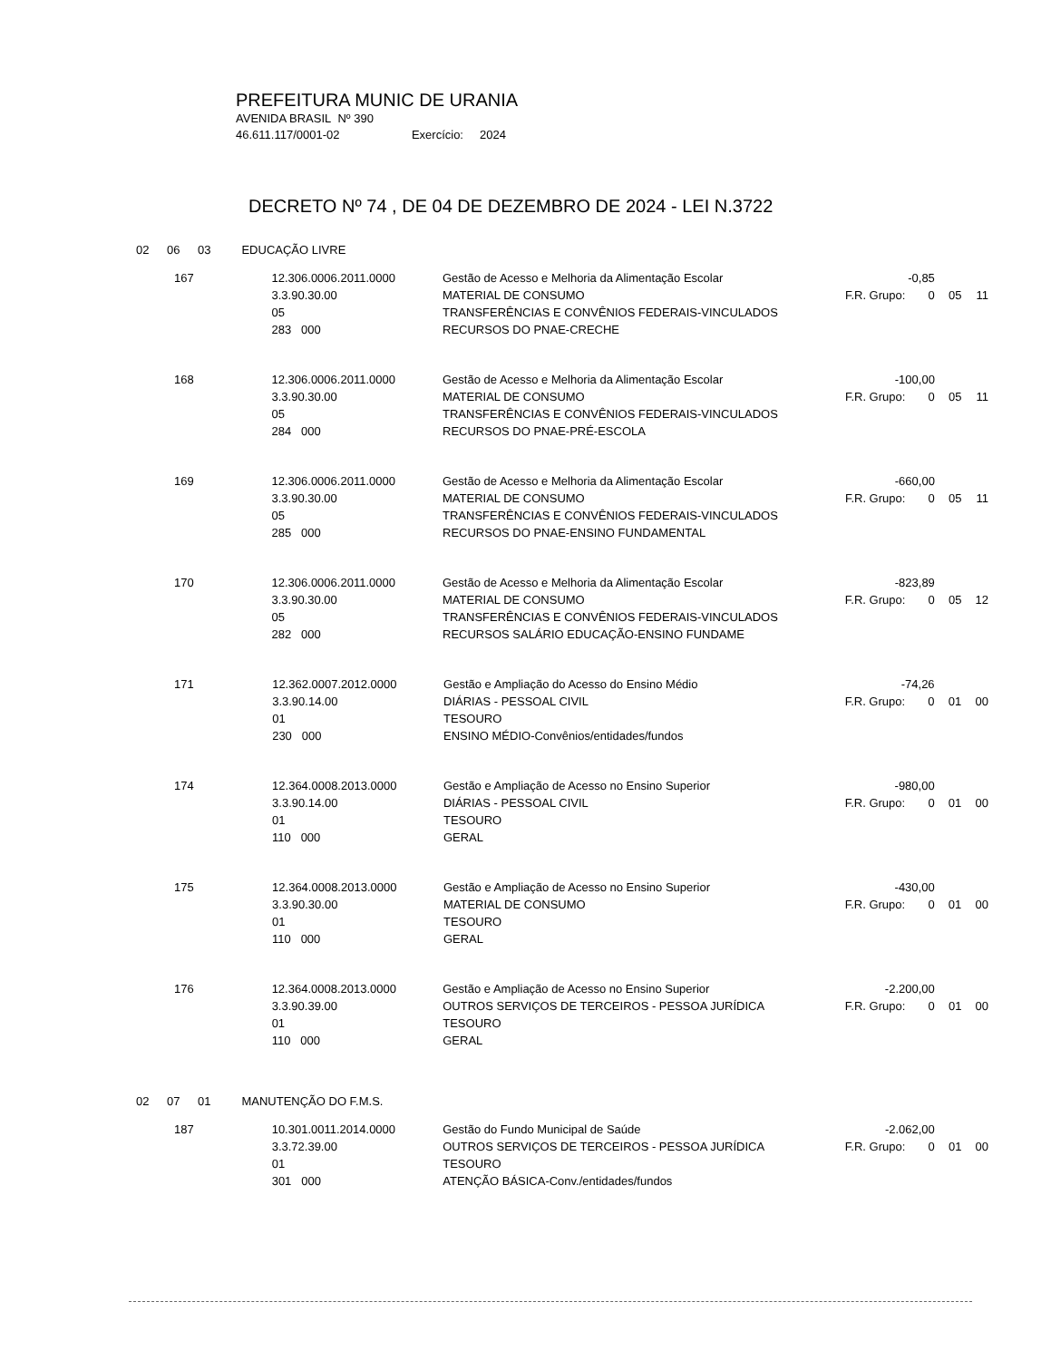PREFEITURA MUNIC DE URANIA
AVENIDA BRASIL Nº 390
46.611.117/0001-02 Exercício: 2024
DECRETO Nº 74 , DE 04 DE DEZEMBRO DE 2024 - LEI N.3722
02 06 03 EDUCAÇÃO LIVRE
| 167 | 12.306.0006.2011.0000 3.3.90.30.00 05 283 000 | Gestão de Acesso e Melhoria da Alimentação Escolar MATERIAL DE CONSUMO TRANSFERÊNCIAS E CONVÊNIOS FEDERAIS-VINCULADOS RECURSOS DO PNAE-CRECHE | -0,85 F.R. Grupo: 0 | 05 | 11 |
| 168 | 12.306.0006.2011.0000 3.3.90.30.00 05 284 000 | Gestão de Acesso e Melhoria da Alimentação Escolar MATERIAL DE CONSUMO TRANSFERÊNCIAS E CONVÊNIOS FEDERAIS-VINCULADOS RECURSOS DO PNAE-PRÉ-ESCOLA | -100,00 F.R. Grupo: 0 | 05 | 11 |
| 169 | 12.306.0006.2011.0000 3.3.90.30.00 05 285 000 | Gestão de Acesso e Melhoria da Alimentação Escolar MATERIAL DE CONSUMO TRANSFERÊNCIAS E CONVÊNIOS FEDERAIS-VINCULADOS RECURSOS DO PNAE-ENSINO FUNDAMENTAL | -660,00 F.R. Grupo: 0 | 05 | 11 |
| 170 | 12.306.0006.2011.0000 3.3.90.30.00 05 282 000 | Gestão de Acesso e Melhoria da Alimentação Escolar MATERIAL DE CONSUMO TRANSFERÊNCIAS E CONVÊNIOS FEDERAIS-VINCULADOS RECURSOS SALÁRIO EDUCAÇÃO-ENSINO FUNDAME | -823,89 F.R. Grupo: 0 | 05 | 12 |
| 171 | 12.362.0007.2012.0000 3.3.90.14.00 01 230 000 | Gestão e Ampliação do Acesso do Ensino Médio DIÁRIAS - PESSOAL CIVIL TESOURO ENSINO MÉDIO-Convênios/entidades/fundos | -74,26 F.R. Grupo: 0 | 01 | 00 |
| 174 | 12.364.0008.2013.0000 3.3.90.14.00 01 110 000 | Gestão e Ampliação de Acesso no Ensino Superior DIÁRIAS - PESSOAL CIVIL TESOURO GERAL | -980,00 F.R. Grupo: 0 | 01 | 00 |
| 175 | 12.364.0008.2013.0000 3.3.90.30.00 01 110 000 | Gestão e Ampliação de Acesso no Ensino Superior MATERIAL DE CONSUMO TESOURO GERAL | -430,00 F.R. Grupo: 0 | 01 | 00 |
| 176 | 12.364.0008.2013.0000 3.3.90.39.00 01 110 000 | Gestão e Ampliação de Acesso no Ensino Superior OUTROS SERVIÇOS DE TERCEIROS - PESSOA JURÍDICA TESOURO GERAL | -2.200,00 F.R. Grupo: 0 | 01 | 00 |
02 07 01 MANUTENÇÃO DO F.M.S.
| 187 | 10.301.0011.2014.0000 3.3.72.39.00 01 301 000 | Gestão do Fundo Municipal de Saúde OUTROS SERVIÇOS DE TERCEIROS - PESSOA JURÍDICA TESOURO ATENÇÃO BÁSICA-Conv./entidades/fundos | -2.062,00 F.R. Grupo: 0 | 01 | 00 |